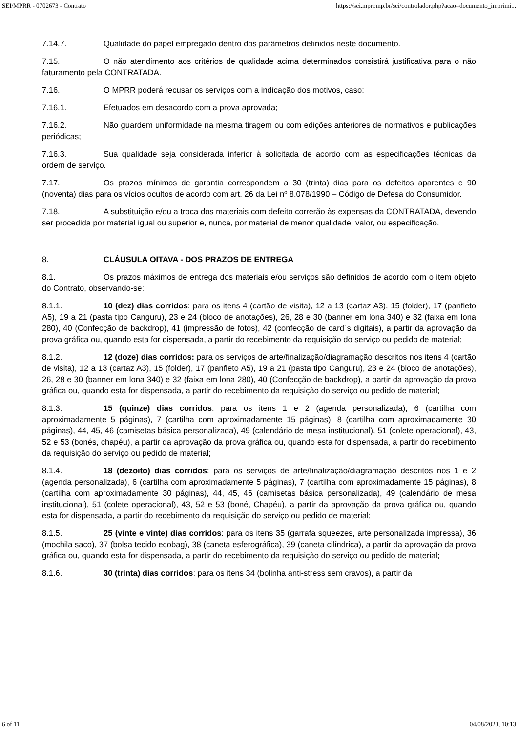SEI/MPRR - 0702673 - Contrato https://sei.mprr.mp.br/sei/controlador.php?acao=documento_imprimi...
7.14.7. Qualidade do papel empregado dentro dos parâmetros definidos neste documento.
7.15. O não atendimento aos critérios de qualidade acima determinados consistirá justificativa para o não faturamento pela CONTRATADA.
7.16. O MPRR poderá recusar os serviços com a indicação dos motivos, caso:
7.16.1. Efetuados em desacordo com a prova aprovada;
7.16.2. Não guardem uniformidade na mesma tiragem ou com edições anteriores de normativos e publicações periódicas;
7.16.3. Sua qualidade seja considerada inferior à solicitada de acordo com as especificações técnicas da ordem de serviço.
7.17. Os prazos mínimos de garantia correspondem a 30 (trinta) dias para os defeitos aparentes e 90 (noventa) dias para os vícios ocultos de acordo com art. 26 da Lei nº 8.078/1990 – Código de Defesa do Consumidor.
7.18. A substituição e/ou a troca dos materiais com defeito correrão às expensas da CONTRATADA, devendo ser procedida por material igual ou superior e, nunca, por material de menor qualidade, valor, ou especificação.
8. CLÁUSULA OITAVA - DOS PRAZOS DE ENTREGA
8.1. Os prazos máximos de entrega dos materiais e/ou serviços são definidos de acordo com o item objeto do Contrato, observando-se:
8.1.1. 10 (dez) dias corridos: para os itens 4 (cartão de visita), 12 a 13 (cartaz A3), 15 (folder), 17 (panfleto A5), 19 a 21 (pasta tipo Canguru), 23 e 24 (bloco de anotações), 26, 28 e 30 (banner em lona 340) e 32 (faixa em lona 280), 40 (Confecção de backdrop), 41 (impressão de fotos), 42 (confecção de card´s digitais), a partir da aprovação da prova gráfica ou, quando esta for dispensada, a partir do recebimento da requisição do serviço ou pedido de material;
8.1.2. 12 (doze) dias corridos: para os serviços de arte/finalização/diagramação descritos nos itens 4 (cartão de visita), 12 a 13 (cartaz A3), 15 (folder), 17 (panfleto A5), 19 a 21 (pasta tipo Canguru), 23 e 24 (bloco de anotações), 26, 28 e 30 (banner em lona 340) e 32 (faixa em lona 280), 40 (Confecção de backdrop), a partir da aprovação da prova gráfica ou, quando esta for dispensada, a partir do recebimento da requisição do serviço ou pedido de material;
8.1.3. 15 (quinze) dias corridos: para os itens 1 e 2 (agenda personalizada), 6 (cartilha com aproximadamente 5 páginas), 7 (cartilha com aproximadamente 15 páginas), 8 (cartilha com aproximadamente 30 páginas), 44, 45, 46 (camisetas básica personalizada), 49 (calendário de mesa institucional), 51 (colete operacional), 43, 52 e 53 (bonés, chapéu), a partir da aprovação da prova gráfica ou, quando esta for dispensada, a partir do recebimento da requisição do serviço ou pedido de material;
8.1.4. 18 (dezoito) dias corridos: para os serviços de arte/finalização/diagramação descritos nos 1 e 2 (agenda personalizada), 6 (cartilha com aproximadamente 5 páginas), 7 (cartilha com aproximadamente 15 páginas), 8 (cartilha com aproximadamente 30 páginas), 44, 45, 46 (camisetas básica personalizada), 49 (calendário de mesa institucional), 51 (colete operacional), 43, 52 e 53 (boné, Chapéu), a partir da aprovação da prova gráfica ou, quando esta for dispensada, a partir do recebimento da requisição do serviço ou pedido de material;
8.1.5. 25 (vinte e vinte) dias corridos: para os itens 35 (garrafa squeezes, arte personalizada impressa), 36 (mochila saco), 37 (bolsa tecido ecobag), 38 (caneta esferográfica), 39 (caneta cilíndrica), a partir da aprovação da prova gráfica ou, quando esta for dispensada, a partir do recebimento da requisição do serviço ou pedido de material;
8.1.6. 30 (trinta) dias corridos: para os itens 34 (bolinha anti-stress sem cravos), a partir da
6 of 11 04/08/2023, 10:13